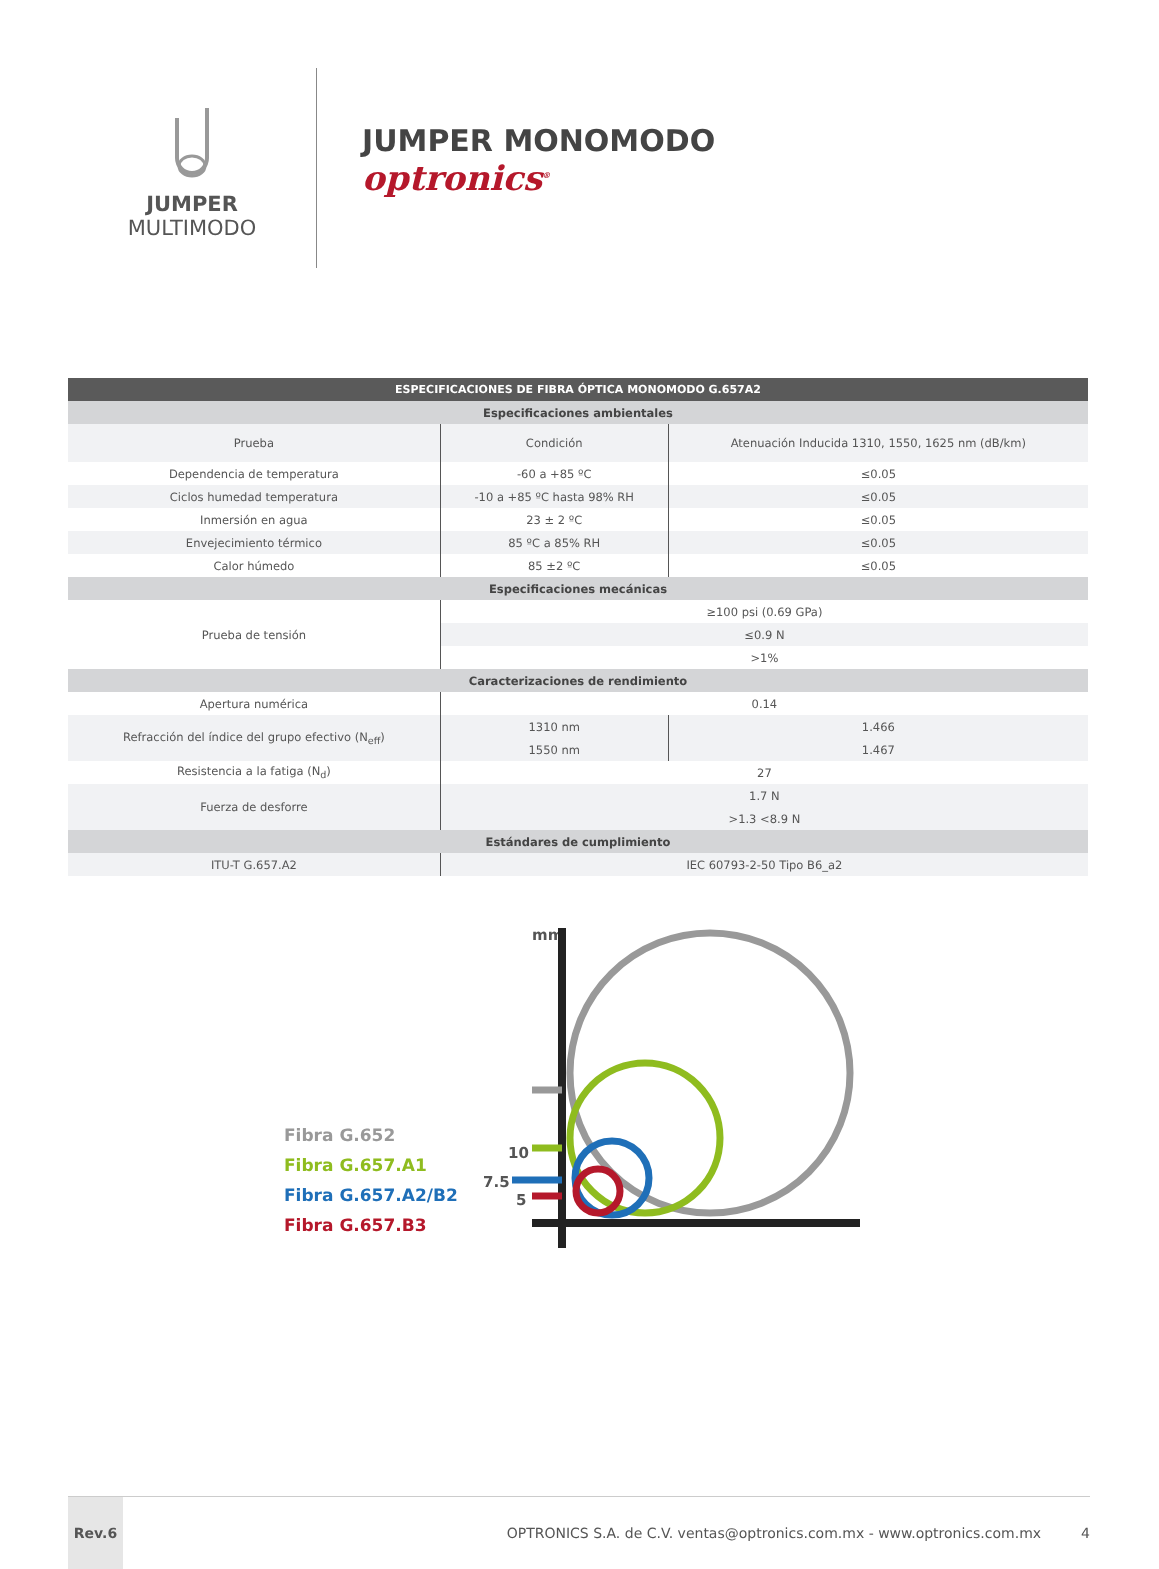JUMPER
MULTIMODO
JUMPER MONOMODO
optronics<sup>®</sup>
| ESPECIFICACIONES DE FIBRA ÓPTICA MONOMODO G.657A2 | | |
| --- | --- | --- |
| Especificaciones ambientales | | |
| Prueba | Condición | Atenuación Inducida 1310, 1550, 1625 nm (dB/km) |
| Dependencia de temperatura | -60 a +85 ºC | ≤0.05 |
| Ciclos humedad temperatura | -10 a +85 ºC hasta 98% RH | ≤0.05 |
| Inmersión en agua | 23 ± 2 ºC | ≤0.05 |
| Envejecimiento térmico | 85 ºC a 85% RH | ≤0.05 |
| Calor húmedo | 85 ±2 ºC | ≤0.05 |
| Especificaciones mecánicas | | |
| Prueba de tensión | ≥100 psi (0.69 GPa) | |
| | ≤0.9 N | |
| | >1% | |
| Caracterizaciones de rendimiento | | |
| Apertura numérica | 0.14 | |
| Refracción del índice del grupo efectivo (N<sub>eff</sub>) | 1310 nm | 1.466 |
| | 1550 nm | 1.467 |
| Resistencia a la fatiga (N<sub>d</sub>) | 27 | |
| Fuerza de desforre | 1.7 N | |
| | >1.3 <8.9 N | |
| Estándares de cumplimiento | | |
| ITU-T G.657.A2 | IEC 60793-2-50 Tipo B6_a2 | |
Fibra G.652
Fibra G.657.A1
Fibra G.657.A2/B2
Fibra G.657.B3
mm
10
7.5
5
Rev.6
OPTRONICS S.A. de C.V. ventas@optronics.com.mx - www.optronics.com.mx
4